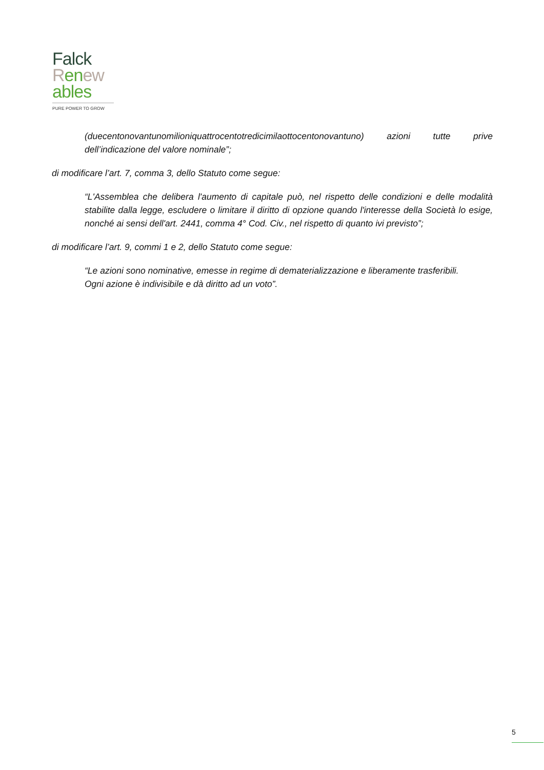Falck
Ren ew
ables
PURE POWER TO GROW
(duecentonovantunomilioniquattrocentotredicimilaottocentonovantuno) azioni tutte prive dell’indicazione del valore nominale”;
di modificare l’art. 7, comma 3, dello Statuto come segue:
“L'Assemblea che delibera l'aumento di capitale può, nel rispetto delle condizioni e delle modalità stabilite dalla legge, escludere o limitare il diritto di opzione quando l'interesse della Società lo esige, nonché ai sensi dell'art. 2441, comma 4° Cod. Civ., nel rispetto di quanto ivi previsto”;
di modificare l’art. 9, commi 1 e 2, dello Statuto come segue:
“Le azioni sono nominative, emesse in regime di dematerializzazione e liberamente trasferibili.
Ogni azione è indivisibile e dà diritto ad un voto”.
5